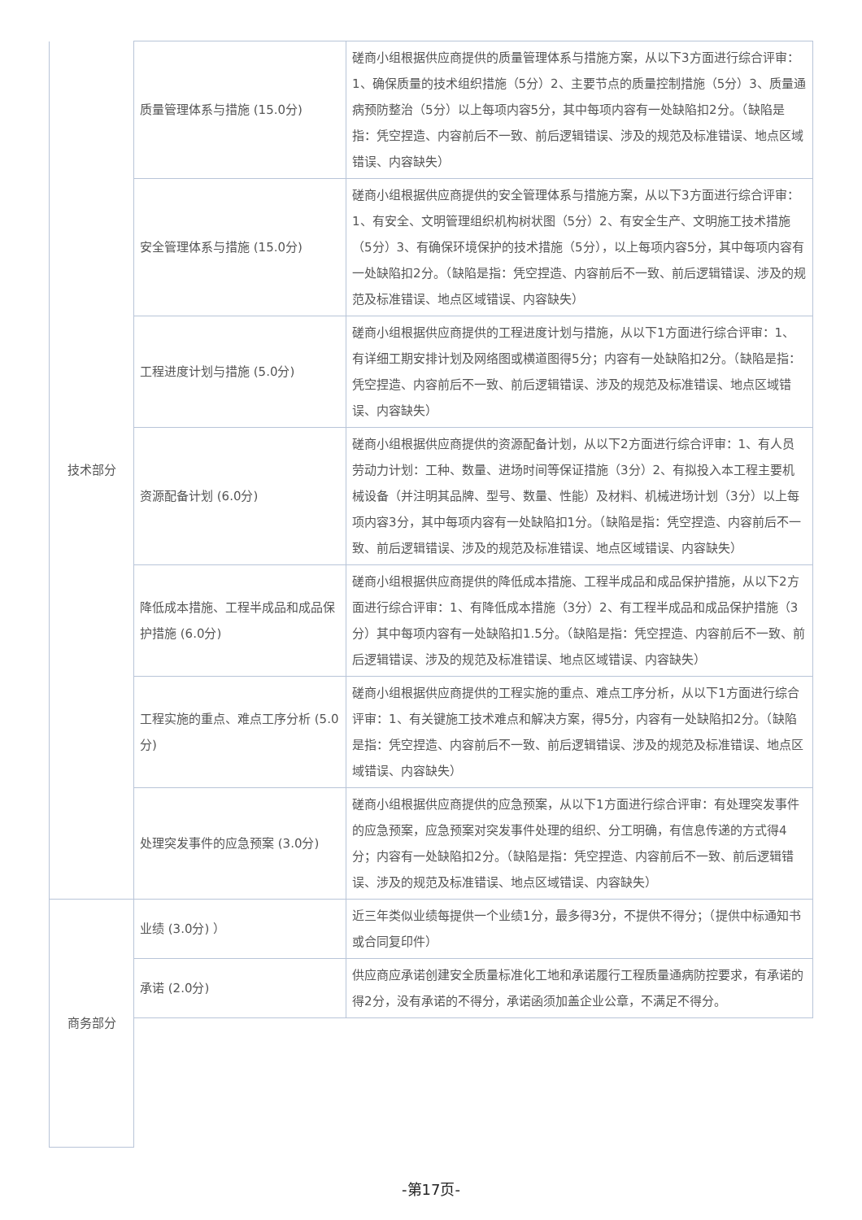| 技术部分 | 质量管理体系与措施 (15.0分) | 磋商小组根据供应商提供的质量管理体系与措施方案，从以下3方面进行综合评审：1、确保质量的技术组织措施（5分）2、主要节点的质量控制措施（5分）3、质量通病预防整治（5分）以上每项内容5分，其中每项内容有一处缺陷扣2分。（缺陷是指：凭空捏造、内容前后不一致、前后逻辑错误、涉及的规范及标准错误、地点区域错误、内容缺失） |
| | 安全管理体系与措施 (15.0分) | 磋商小组根据供应商提供的安全管理体系与措施方案，从以下3方面进行综合评审：1、有安全、文明管理组织机构树状图（5分）2、有安全生产、文明施工技术措施（5分）3、有确保环境保护的技术措施（5分），以上每项内容5分，其中每项内容有一处缺陷扣2分。（缺陷是指：凭空捏造、内容前后不一致、前后逻辑错误、涉及的规范及标准错误、地点区域错误、内容缺失） |
| | 工程进度计划与措施 (5.0分) | 磋商小组根据供应商提供的工程进度计划与措施，从以下1方面进行综合评审：1、有详细工期安排计划及网络图或横道图得5分；内容有一处缺陷扣2分。（缺陷是指：凭空捏造、内容前后不一致、前后逻辑错误、涉及的规范及标准错误、地点区域错误、内容缺失） |
| | 资源配备计划 (6.0分) | 磋商小组根据供应商提供的资源配备计划，从以下2方面进行综合评审：1、有人员劳动力计划：工种、数量、进场时间等保证措施（3分）2、有拟投入本工程主要机械设备（并注明其品牌、型号、数量、性能）及材料、机械进场计划（3分）以上每项内容3分，其中每项内容有一处缺陷扣1分。（缺陷是指：凭空捏造、内容前后不一致、前后逻辑错误、涉及的规范及标准错误、地点区域错误、内容缺失） |
| | 降低成本措施、工程半成品和成品保护措施 (6.0分) | 磋商小组根据供应商提供的降低成本措施、工程半成品和成品保护措施，从以下2方面进行综合评审：1、有降低成本措施（3分）2、有工程半成品和成品保护措施（3分）其中每项内容有一处缺陷扣1.5分。（缺陷是指：凭空捏造、内容前后不一致、前后逻辑错误、涉及的规范及标准错误、地点区域错误、内容缺失） |
| | 工程实施的重点、难点工序分析 (5.0分) | 磋商小组根据供应商提供的工程实施的重点、难点工序分析，从以下1方面进行综合评审：1、有关键施工技术难点和解决方案，得5分，内容有一处缺陷扣2分。（缺陷是指：凭空捏造、内容前后不一致、前后逻辑错误、涉及的规范及标准错误、地点区域错误、内容缺失） |
| | 处理突发事件的应急预案 (3.0分) | 磋商小组根据供应商提供的应急预案，从以下1方面进行综合评审：有处理突发事件的应急预案，应急预案对突发事件处理的组织、分工明确，有信息传递的方式得4分；内容有一处缺陷扣2分。（缺陷是指：凭空捏造、内容前后不一致、前后逻辑错误、涉及的规范及标准错误、地点区域错误、内容缺失） |
| 商务部分 | 业绩 (3.0分) ） | 近三年类似业绩每提供一个业绩1分，最多得3分，不提供不得分；（提供中标通知书或合同复印件） |
| | 承诺 (2.0分) | 供应商应承诺创建安全质量标准化工地和承诺履行工程质量通病防控要求，有承诺的得2分，没有承诺的不得分，承诺函须加盖企业公章，不满足不得分。 |
-第17页-